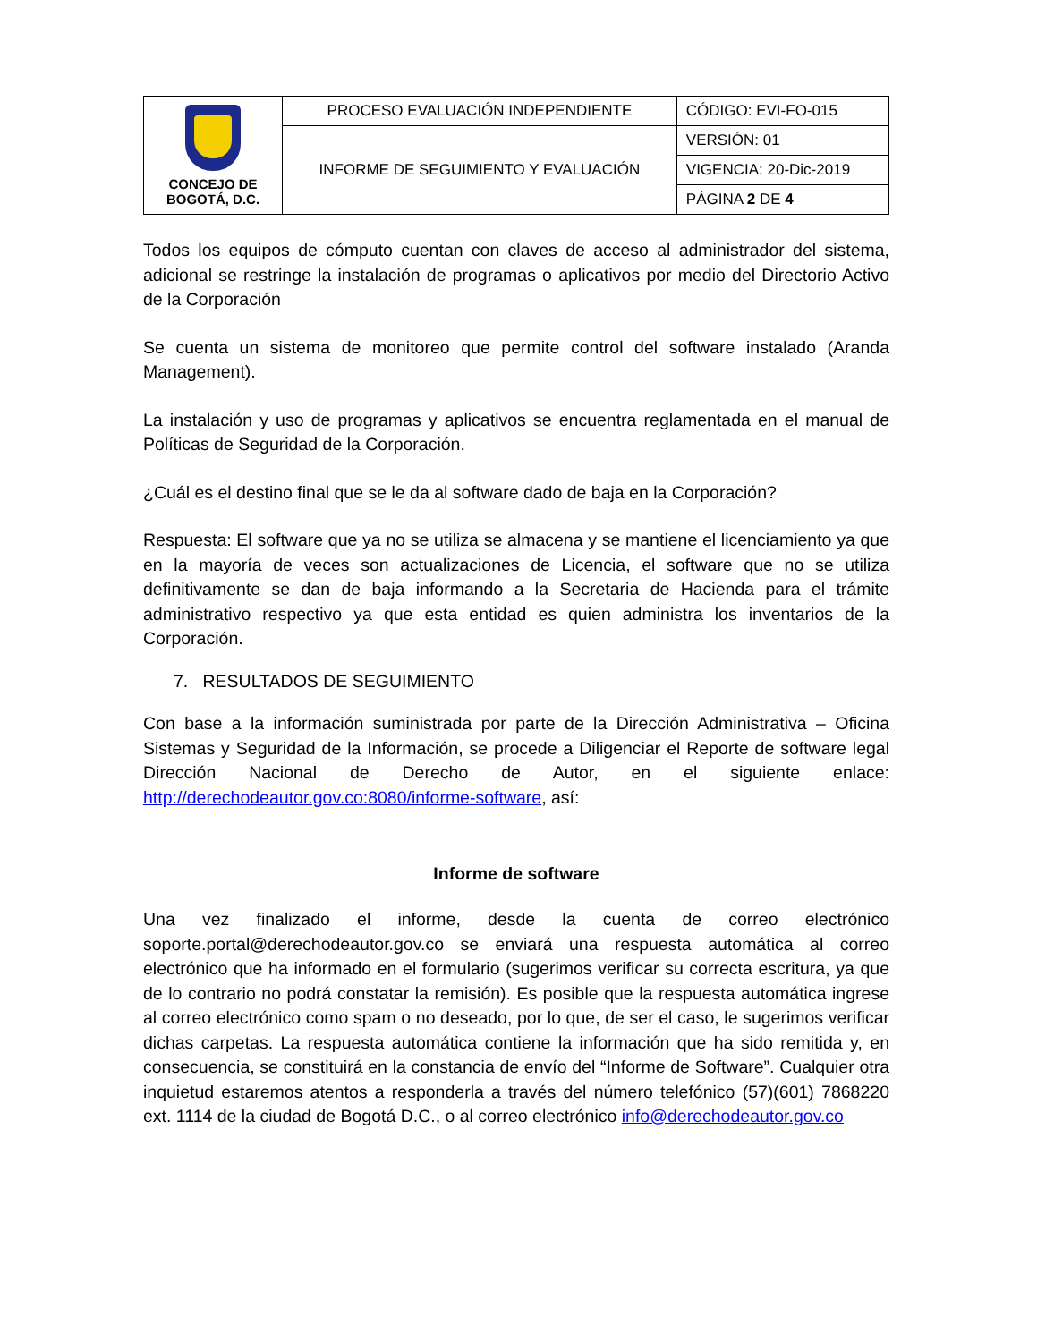| CONCEJO DE BOGOTÁ, D.C. | PROCESO EVALUACIÓN INDEPENDIENTE | CÓDIGO: EVI-FO-015 |
| | INFORME DE SEGUIMIENTO Y EVALUACIÓN | VERSIÓN: 01 |
| | | VIGENCIA: 20-Dic-2019 |
| | | PÁGINA 2 DE 4 |
Todos los equipos de cómputo cuentan con claves de acceso al administrador del sistema, adicional se restringe la instalación de programas o aplicativos por medio del Directorio Activo de la Corporación
Se cuenta un sistema de monitoreo que permite control del software instalado (Aranda Management).
La instalación y uso de programas y aplicativos se encuentra reglamentada en el manual de Políticas de Seguridad de la Corporación.
¿Cuál es el destino final que se le da al software dado de baja en la Corporación?
Respuesta: El software que ya no se utiliza se almacena y se mantiene el licenciamiento ya que en la mayoría de veces son actualizaciones de Licencia, el software que no se utiliza definitivamente se dan de baja informando a la Secretaria de Hacienda para el trámite administrativo respectivo ya que esta entidad es quien administra los inventarios de la Corporación.
7. RESULTADOS DE SEGUIMIENTO
Con base a la información suministrada por parte de la Dirección Administrativa – Oficina Sistemas y Seguridad de la Información, se procede a Diligenciar el Reporte de software legal Dirección Nacional de Derecho de Autor, en el siguiente enlace: http://derechodeautor.gov.co:8080/informe-software, así:
Informe de software
Una vez finalizado el informe, desde la cuenta de correo electrónico soporte.portal@derechodeautor.gov.co se enviará una respuesta automática al correo electrónico que ha informado en el formulario (sugerimos verificar su correcta escritura, ya que de lo contrario no podrá constatar la remisión). Es posible que la respuesta automática ingrese al correo electrónico como spam o no deseado, por lo que, de ser el caso, le sugerimos verificar dichas carpetas. La respuesta automática contiene la información que ha sido remitida y, en consecuencia, se constituirá en la constancia de envío del “Informe de Software”. Cualquier otra inquietud estaremos atentos a responderla a través del número telefónico (57)(601) 7868220 ext. 1114 de la ciudad de Bogotá D.C., o al correo electrónico info@derechodeautor.gov.co